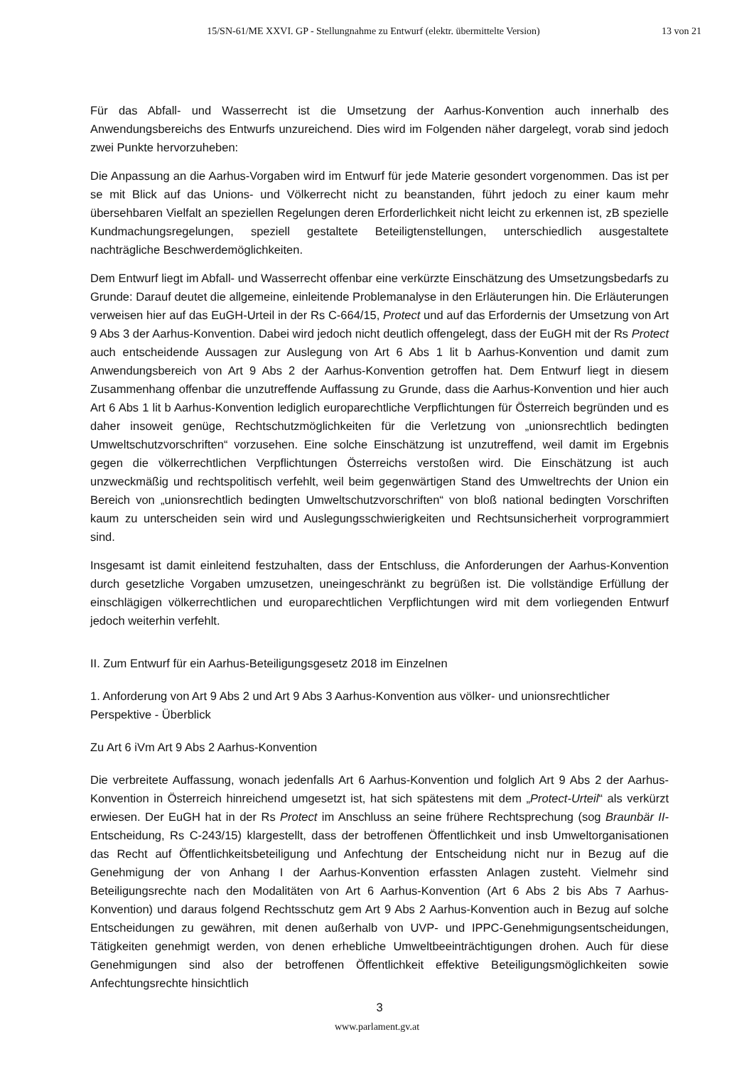15/SN-61/ME XXVI. GP - Stellungnahme zu Entwurf (elektr. übermittelte Version)
13 von 21
Für das Abfall- und Wasserrecht ist die Umsetzung der Aarhus-Konvention auch innerhalb des Anwendungsbereichs des Entwurfs unzureichend. Dies wird im Folgenden näher dargelegt, vorab sind jedoch zwei Punkte hervorzuheben:
Die Anpassung an die Aarhus-Vorgaben wird im Entwurf für jede Materie gesondert vorgenommen. Das ist per se mit Blick auf das Unions- und Völkerrecht nicht zu beanstanden, führt jedoch zu einer kaum mehr übersehbaren Vielfalt an speziellen Regelungen deren Erforderlichkeit nicht leicht zu erkennen ist, zB spezielle Kundmachungsregelungen, speziell gestaltete Beteiligtenstellungen, unterschiedlich ausgestaltete nachträgliche Beschwerdemöglichkeiten.
Dem Entwurf liegt im Abfall- und Wasserrecht offenbar eine verkürzte Einschätzung des Umsetzungsbedarfs zu Grunde: Darauf deutet die allgemeine, einleitende Problemanalyse in den Erläuterungen hin. Die Erläuterungen verweisen hier auf das EuGH-Urteil in der Rs C-664/15, Protect und auf das Erfordernis der Umsetzung von Art 9 Abs 3 der Aarhus-Konvention. Dabei wird jedoch nicht deutlich offengelegt, dass der EuGH mit der Rs Protect auch entscheidende Aussagen zur Auslegung von Art 6 Abs 1 lit b Aarhus-Konvention und damit zum Anwendungsbereich von Art 9 Abs 2 der Aarhus-Konvention getroffen hat. Dem Entwurf liegt in diesem Zusammenhang offenbar die unzutreffende Auffassung zu Grunde, dass die Aarhus-Konvention und hier auch Art 6 Abs 1 lit b Aarhus-Konvention lediglich europarechtliche Verpflichtungen für Österreich begründen und es daher insoweit genüge, Rechtschutzmöglichkeiten für die Verletzung von „unionsrechtlich bedingten Umweltschutzvorschriften“ vorzusehen. Eine solche Einschätzung ist unzutreffend, weil damit im Ergebnis gegen die völkerrechtlichen Verpflichtungen Österreichs verstoßen wird. Die Einschätzung ist auch unzweckmäßig und rechtspolitisch verfehlt, weil beim gegenwärtigen Stand des Umweltrechts der Union ein Bereich von „unionsrechtlich bedingten Umweltschutzvorschriften“ von bloß national bedingten Vorschriften kaum zu unterscheiden sein wird und Auslegungsschwierigkeiten und Rechtsunsicherheit vorprogrammiert sind.
Insgesamt ist damit einleitend festzuhalten, dass der Entschluss, die Anforderungen der Aarhus-Konvention durch gesetzliche Vorgaben umzusetzen, uneingeschränkt zu begrüßen ist. Die vollständige Erfüllung der einschlägigen völkerrechtlichen und europarechtlichen Verpflichtungen wird mit dem vorliegenden Entwurf jedoch weiterhin verfehlt.
II. Zum Entwurf für ein Aarhus-Beteiligungsgesetz 2018 im Einzelnen
1. Anforderung von Art 9 Abs 2 und Art 9 Abs 3 Aarhus-Konvention aus völker- und unionsrechtlicher Perspektive - Überblick
Zu Art 6 iVm Art 9 Abs 2 Aarhus-Konvention
Die verbreitete Auffassung, wonach jedenfalls Art 6 Aarhus-Konvention und folglich Art 9 Abs 2 der Aarhus-Konvention in Österreich hinreichend umgesetzt ist, hat sich spätestens mit dem „Protect-Urteil“ als verkürzt erwiesen. Der EuGH hat in der Rs Protect im Anschluss an seine frühere Rechtsprechung (sog Braunbär II- Entscheidung, Rs C-243/15) klargestellt, dass der betroffenen Öffentlichkeit und insb Umweltorganisationen das Recht auf Öffentlichkeitsbeteiligung und Anfechtung der Entscheidung nicht nur in Bezug auf die Genehmigung der von Anhang I der Aarhus-Konvention erfassten Anlagen zusteht. Vielmehr sind Beteiligungsrechte nach den Modalitäten von Art 6 Aarhus-Konvention (Art 6 Abs 2 bis Abs 7 Aarhus-Konvention) und daraus folgend Rechtsschutz gem Art 9 Abs 2 Aarhus-Konvention auch in Bezug auf solche Entscheidungen zu gewähren, mit denen außerhalb von UVP- und IPPC-Genehmigungsentscheidungen, Tätigkeiten genehmigt werden, von denen erhebliche Umweltbeeinträchtigungen drohen. Auch für diese Genehmigungen sind also der betroffenen Öffentlichkeit effektive Beteiligungsmöglichkeiten sowie Anfechtungsrechte hinsichtlich
3
www.parlament.gv.at